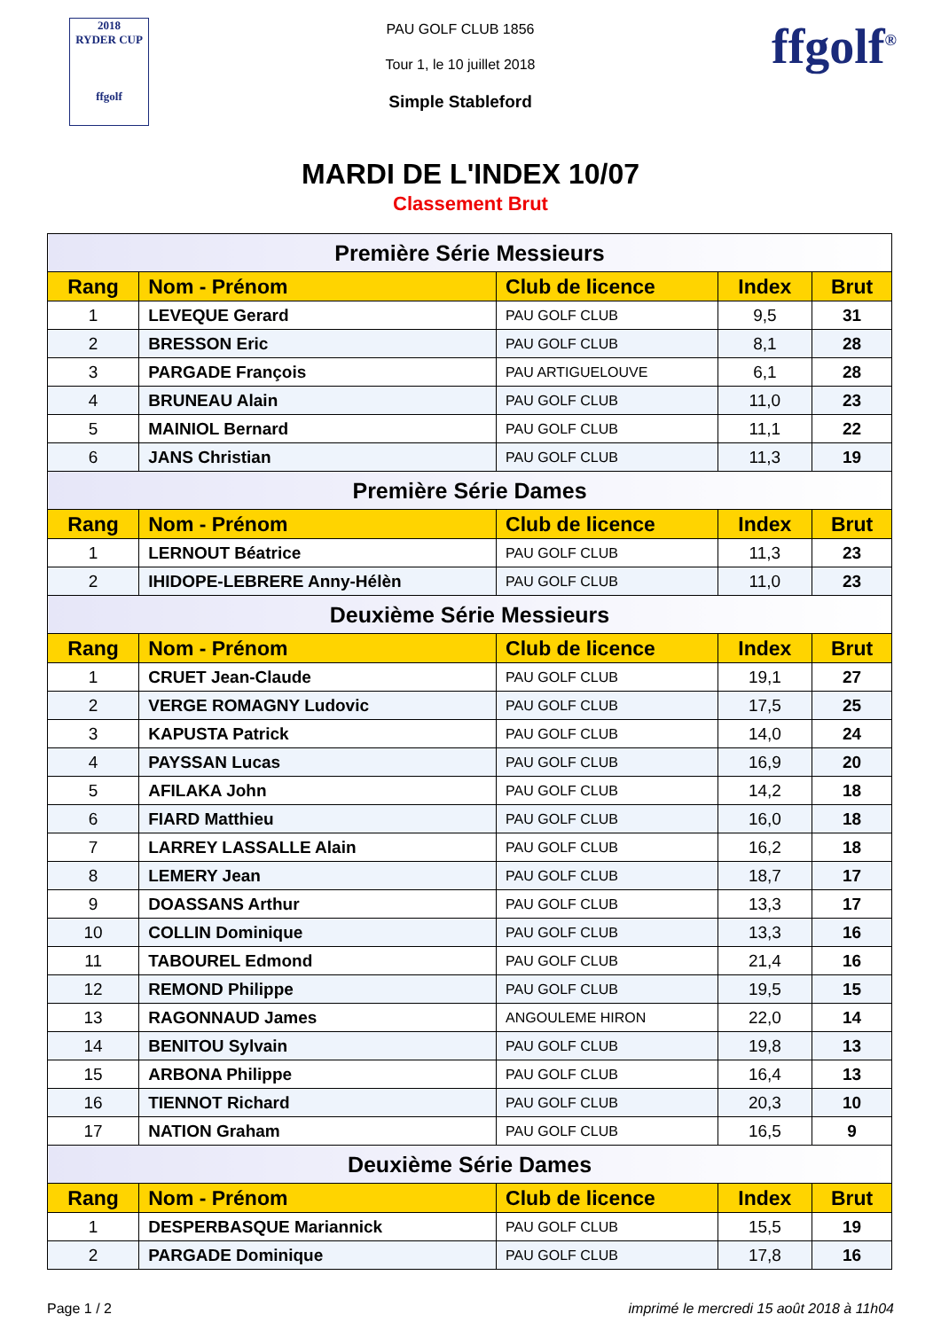2018
RYDER CUP
ffgolf
PAU GOLF CLUB 1856
Tour 1, le 10 juillet 2018
Simple Stableford
ffgolf<sup>®</sup>
MARDI DE L'INDEX 10/07
Classement Brut
| Première Série Messieurs | | | | |
| --- | --- | --- | --- | --- |
| Rang | Nom - Prénom | Club de licence | Index | Brut |
| 1 | LEVEQUE Gerard | PAU GOLF CLUB | 9,5 | 31 |
| 2 | BRESSON Eric | PAU GOLF CLUB | 8,1 | 28 |
| 3 | PARGADE François | PAU ARTIGUELOUVE | 6,1 | 28 |
| 4 | BRUNEAU Alain | PAU GOLF CLUB | 11,0 | 23 |
| 5 | MAINIOL Bernard | PAU GOLF CLUB | 11,1 | 22 |
| 6 | JANS Christian | PAU GOLF CLUB | 11,3 | 19 |
| Première Série Dames | | | | |
| Rang | Nom - Prénom | Club de licence | Index | Brut |
| 1 | LERNOUT Béatrice | PAU GOLF CLUB | 11,3 | 23 |
| 2 | IHIDOPE-LEBRERE Anny-Hélèn | PAU GOLF CLUB | 11,0 | 23 |
| Deuxième Série Messieurs | | | | |
| Rang | Nom - Prénom | Club de licence | Index | Brut |
| 1 | CRUET Jean-Claude | PAU GOLF CLUB | 19,1 | 27 |
| 2 | VERGE ROMAGNY Ludovic | PAU GOLF CLUB | 17,5 | 25 |
| 3 | KAPUSTA Patrick | PAU GOLF CLUB | 14,0 | 24 |
| 4 | PAYSSAN Lucas | PAU GOLF CLUB | 16,9 | 20 |
| 5 | AFILAKA John | PAU GOLF CLUB | 14,2 | 18 |
| 6 | FIARD Matthieu | PAU GOLF CLUB | 16,0 | 18 |
| 7 | LARREY LASSALLE Alain | PAU GOLF CLUB | 16,2 | 18 |
| 8 | LEMERY Jean | PAU GOLF CLUB | 18,7 | 17 |
| 9 | DOASSANS Arthur | PAU GOLF CLUB | 13,3 | 17 |
| 10 | COLLIN Dominique | PAU GOLF CLUB | 13,3 | 16 |
| 11 | TABOUREL Edmond | PAU GOLF CLUB | 21,4 | 16 |
| 12 | REMOND Philippe | PAU GOLF CLUB | 19,5 | 15 |
| 13 | RAGONNAUD James | ANGOULEME HIRON | 22,0 | 14 |
| 14 | BENITOU Sylvain | PAU GOLF CLUB | 19,8 | 13 |
| 15 | ARBONA Philippe | PAU GOLF CLUB | 16,4 | 13 |
| 16 | TIENNOT Richard | PAU GOLF CLUB | 20,3 | 10 |
| 17 | NATION Graham | PAU GOLF CLUB | 16,5 | 9 |
| Deuxième Série Dames | | | | |
| Rang | Nom - Prénom | Club de licence | Index | Brut |
| 1 | DESPERBASQUE Mariannick | PAU GOLF CLUB | 15,5 | 19 |
| 2 | PARGADE Dominique | PAU GOLF CLUB | 17,8 | 16 |
Page 1 / 2 imprimé le mercredi 15 août 2018 à 11h04